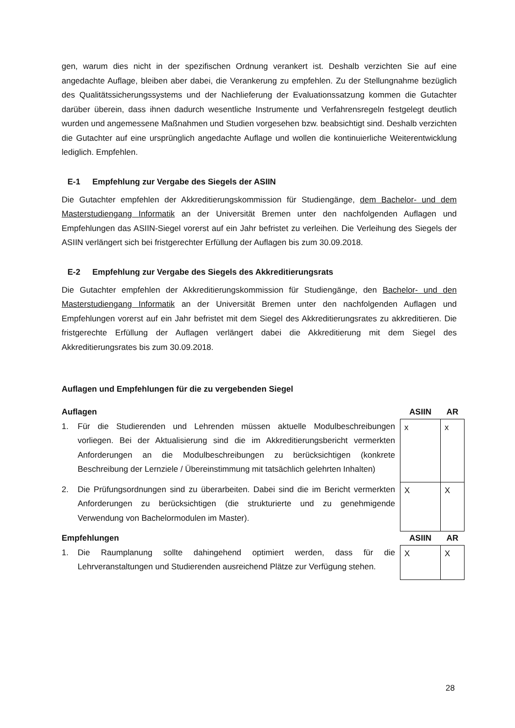gen, warum dies nicht in der spezifischen Ordnung verankert ist. Deshalb verzichten Sie auf eine angedachte Auflage, bleiben aber dabei, die Verankerung zu empfehlen. Zu der Stellungnahme bezüglich des Qualitätssicherungssystems und der Nachlieferung der Evaluationssatzung kommen die Gutachter darüber überein, dass ihnen dadurch wesentliche Instrumente und Verfahrensregeln festgelegt deutlich wurden und angemessene Maßnahmen und Studien vorgesehen bzw. beabsichtigt sind. Deshalb verzichten die Gutachter auf eine ursprünglich angedachte Auflage und wollen die kontinuierliche Weiterentwicklung lediglich. Empfehlen.
E-1 Empfehlung zur Vergabe des Siegels der ASIIN
Die Gutachter empfehlen der Akkreditierungskommission für Studiengänge, dem Bachelor- und dem Masterstudiengang Informatik an der Universität Bremen unter den nachfolgenden Auflagen und Empfehlungen das ASIIN-Siegel vorerst auf ein Jahr befristet zu verleihen. Die Verleihung des Siegels der ASIIN verlängert sich bei fristgerechter Erfüllung der Auflagen bis zum 30.09.2018.
E-2 Empfehlung zur Vergabe des Siegels des Akkreditierungsrats
Die Gutachter empfehlen der Akkreditierungskommission für Studiengänge, den Bachelor- und den Masterstudiengang Informatik an der Universität Bremen unter den nachfolgenden Auflagen und Empfehlungen vorerst auf ein Jahr befristet mit dem Siegel des Akkreditierungsrates zu akkreditieren. Die fristgerechte Erfüllung der Auflagen verlängert dabei die Akkreditierung mit dem Siegel des Akkreditierungsrates bis zum 30.09.2018.
Auflagen und Empfehlungen für die zu vergebenden Siegel
| Auflagen | ASIIN | AR |
| 1. Für die Studierenden und Lehrenden müssen aktuelle Modulbeschreibungen vorliegen. Bei der Aktualisierung sind die im Akkreditierungsbericht vermerkten Anforderungen an die Modulbeschreibungen zu berücksichtigen (konkrete Beschreibung der Lernziele / Übereinstimmung mit tatsächlich gelehrten Inhalten) | x | x |
| 2. Die Prüfungsordnungen sind zu überarbeiten. Dabei sind die im Bericht vermerkten Anforderungen zu berücksichtigen (die strukturierte und zu genehmigende Verwendung von Bachelormodulen im Master). | X | X |
| Empfehlungen | ASIIN | AR |
| 1. Die Raumplanung sollte dahingehend optimiert werden, dass für die Lehrveranstaltungen und Studierenden ausreichend Plätze zur Verfügung stehen. | X | X |
28